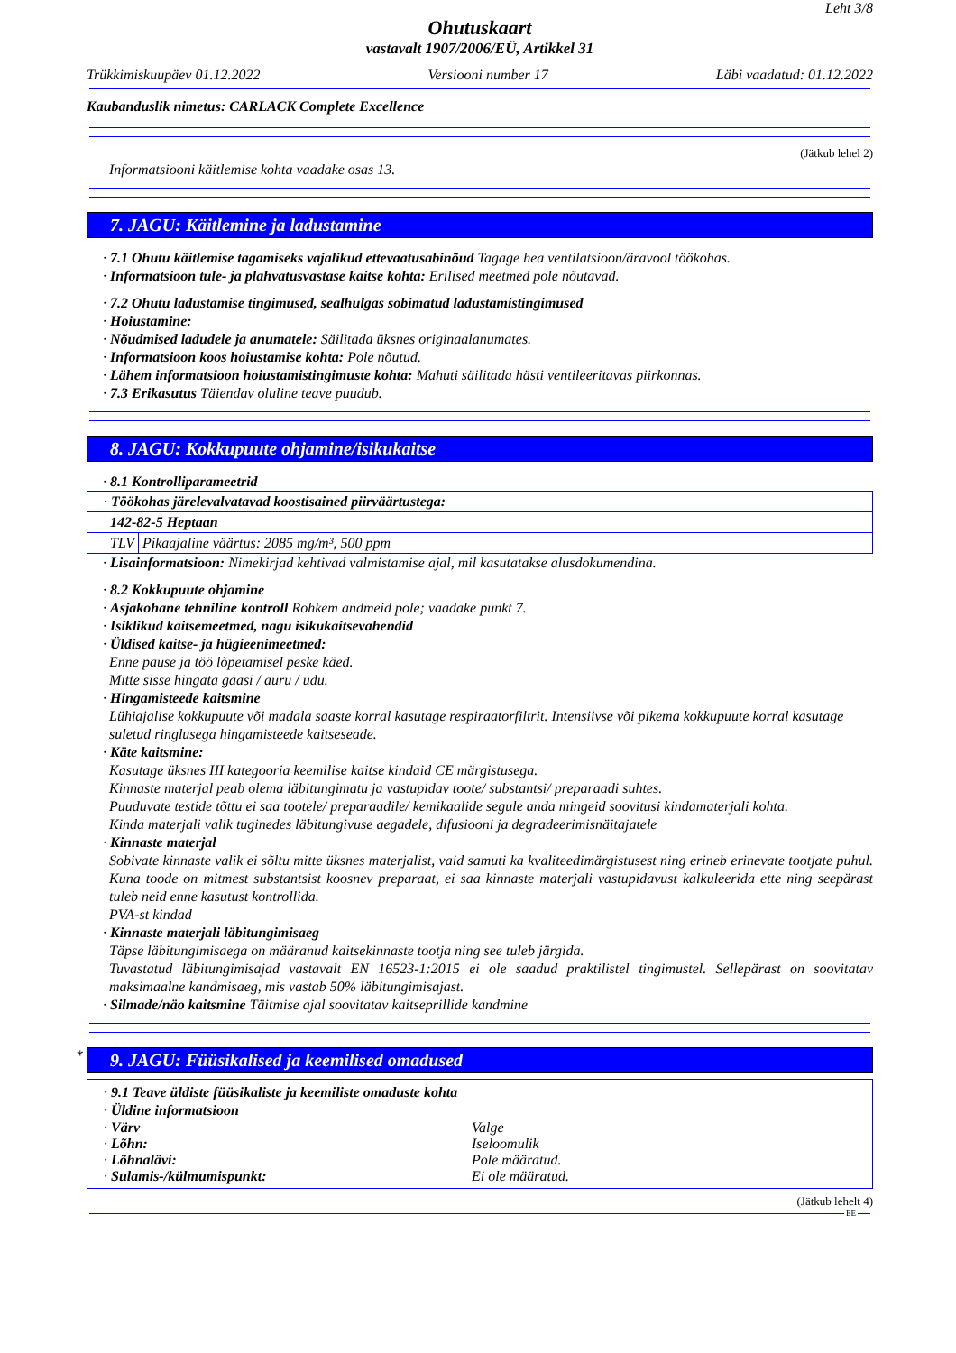Leht 3/8
Ohutuskaart
vastavalt 1907/2006/EÜ, Artikkel 31
Trükkimiskuupäev 01.12.2022 Versiooni number 17 Läbi vaadatud: 01.12.2022
Kaubanduslik nimetus: CARLACK Complete Excellence
(Jätkub lehel 2)
Informatsiooni käitlemise kohta vaadake osas 13.
7. JAGU: Käitlemine ja ladustamine
· 7.1 Ohutu käitlemise tagamiseks vajalikud ettevaatusabinõud Tagage hea ventilatsioon/äravool töökohas.
· Informatsioon tule- ja plahvatusvastase kaitse kohta: Erilised meetmed pole nõutavad.
· 7.2 Ohutu ladustamise tingimused, sealhulgas sobimatud ladustamistingimused
· Hoiustamine:
· Nõudmised ladudele ja anumatele: Säilitada üksnes originaalanumates.
· Informatsioon koos hoiustamise kohta: Pole nõutud.
· Lähem informatsioon hoiustamistingimuste kohta: Mahuti säilitada hästi ventileeritavas piirkonnas.
· 7.3 Erikasutus Täiendav oluline teave puudub.
8. JAGU: Kokkupuute ohjamine/isikukaitse
· 8.1 Kontrolliparameetrid
| · Töökohas järelevalvatavad koostisained piirväärtustega: | |
| 142-82-5 Heptaan | |
| TLV | Pikaajaline väärtus: 2085 mg/m³, 500 ppm |
· Lisainformatsioon: Nimekirjad kehtivad valmistamise ajal, mil kasutatakse alusdokumendina.
· 8.2 Kokkupuute ohjamine
· Asjakohane tehniline kontroll Rohkem andmeid pole; vaadake punkt 7.
· Isiklikud kaitsemeetmed, nagu isikukaitsevahendid
· Üldised kaitse- ja hügieenimeetmed:
Enne pause ja töö lõpetamisel peske käed.
Mitte sisse hingata gaasi / auru / udu.
· Hingamisteede kaitsmine
Lühiajalise kokkupuute või madala saaste korral kasutage respiraatorfiltrit. Intensiivse või pikema kokkupuute korral kasutage suletud ringlusega hingamisteede kaitseseade.
· Käte kaitsmine:
Kasutage üksnes III kategooria keemilise kaitse kindaid CE märgistusega.
Kinnaste materjal peab olema läbitungimatu ja vastupidav toote/ substantsi/ preparaadi suhtes.
Puuduvate testide tõttu ei saa tootele/ preparaadile/ kemikaalide segule anda mingeid soovitusi kindamaterjali kohta.
Kinda materjali valik tuginedes läbitungivuse aegadele, difusiooni ja degradeerimisnäitajatele
· Kinnaste materjal
Sobivate kinnaste valik ei sõltu mitte üksnes materjalist, vaid samuti ka kvaliteedimärgistusest ning erineb erinevate tootjate puhul. Kuna toode on mitmest substantsist koosnev preparaat, ei saa kinnaste materjali vastupidavust kalkuleerida ette ning seepärast tuleb neid enne kasutust kontrollida.
PVA-st kindad
· Kinnaste materjali läbitungimisaeg
Täpse läbitungimisaega on määranud kaitsekinnaste tootja ning see tuleb järgida.
Tuvastatud läbitungimisajad vastavalt EN 16523-1:2015 ei ole saadud praktilistel tingimustel. Sellepärast on soovitatav maksimaalne kandmisaeg, mis vastab 50% läbitungimisajast.
· Silmade/näo kaitsmine Täitmise ajal soovitatav kaitseprillide kandmine
*
9. JAGU: Füüsikalised ja keemilised omadused
· 9.1 Teave üldiste füüsikaliste ja keemiliste omaduste kohta
· Üldine informatsioon
| · Värv | Valge |
| · Lõhn: | Iseloomulik |
| · Lõhnalävi: | Pole määratud. |
| · Sulamis-/külmumispunkt: | Ei ole määratud. |
(Jätkub lehelt 4)
EE